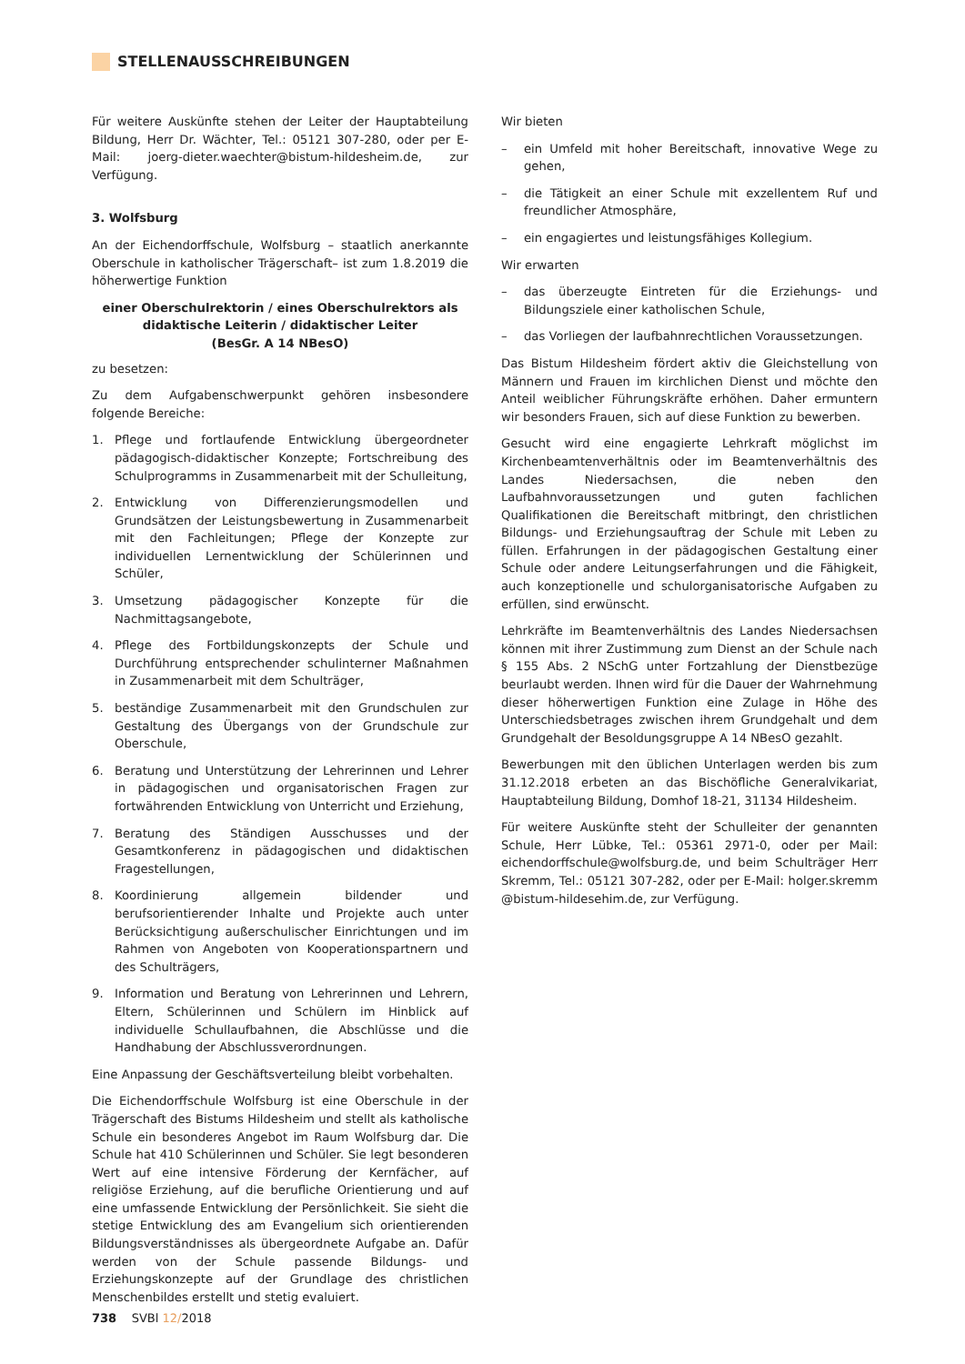STELLENAUSSCHREIBUNGEN
Für weitere Auskünfte stehen der Leiter der Hauptabteilung Bildung, Herr Dr. Wächter, Tel.: 05121 307-280, oder per E-Mail: joerg-dieter.waechter@bistum-hildesheim.de, zur Verfügung.
3. Wolfsburg
An der Eichendorffschule, Wolfsburg – staatlich anerkannte Oberschule in katholischer Trägerschaft– ist zum 1.8.2019 die höherwertige Funktion
einer Oberschulrektorin / eines Oberschulrektors als didaktische Leiterin / didaktischer Leiter
(BesGr. A 14 NBesO)
zu besetzen:
Zu dem Aufgabenschwerpunkt gehören insbesondere folgende Bereiche:
1. Pflege und fortlaufende Entwicklung übergeordneter pädagogisch-didaktischer Konzepte; Fortschreibung des Schulprogramms in Zusammenarbeit mit der Schulleitung,
2. Entwicklung von Differenzierungsmodellen und Grundsätzen der Leistungsbewertung in Zusammenarbeit mit den Fachleitungen; Pflege der Konzepte zur individuellen Lernentwicklung der Schülerinnen und Schüler,
3. Umsetzung pädagogischer Konzepte für die Nachmittagsangebote,
4. Pflege des Fortbildungskonzepts der Schule und Durchführung entsprechender schulinterner Maßnahmen in Zusammenarbeit mit dem Schulträger,
5. beständige Zusammenarbeit mit den Grundschulen zur Gestaltung des Übergangs von der Grundschule zur Oberschule,
6. Beratung und Unterstützung der Lehrerinnen und Lehrer in pädagogischen und organisatorischen Fragen zur fortwährenden Entwicklung von Unterricht und Erziehung,
7. Beratung des Ständigen Ausschusses und der Gesamtkonferenz in pädagogischen und didaktischen Fragestellungen,
8. Koordinierung allgemein bildender und berufsorientierender Inhalte und Projekte auch unter Berücksichtigung außerschulischer Einrichtungen und im Rahmen von Angeboten von Kooperationspartnern und des Schulträgers,
9. Information und Beratung von Lehrerinnen und Lehrern, Eltern, Schülerinnen und Schülern im Hinblick auf individuelle Schullaufbahnen, die Abschlüsse und die Handhabung der Abschlussverordnungen.
Eine Anpassung der Geschäftsverteilung bleibt vorbehalten.
Die Eichendorffschule Wolfsburg ist eine Oberschule in der Trägerschaft des Bistums Hildesheim und stellt als katholische Schule ein besonderes Angebot im Raum Wolfsburg dar. Die Schule hat 410 Schülerinnen und Schüler. Sie legt besonderen Wert auf eine intensive Förderung der Kernfächer, auf religiöse Erziehung, auf die berufliche Orientierung und auf eine umfassende Entwicklung der Persönlichkeit. Sie sieht die stetige Entwicklung des am Evangelium sich orientierenden Bildungsverständnisses als übergeordnete Aufgabe an. Dafür werden von der Schule passende Bildungs- und Erziehungskonzepte auf der Grundlage des christlichen Menschenbildes erstellt und stetig evaluiert.
Wir bieten
– ein Umfeld mit hoher Bereitschaft, innovative Wege zu gehen,
– die Tätigkeit an einer Schule mit exzellentem Ruf und freundlicher Atmosphäre,
– ein engagiertes und leistungsfähiges Kollegium.
Wir erwarten
– das überzeugte Eintreten für die Erziehungs- und Bildungsziele einer katholischen Schule,
– das Vorliegen der laufbahnrechtlichen Voraussetzungen.
Das Bistum Hildesheim fördert aktiv die Gleichstellung von Männern und Frauen im kirchlichen Dienst und möchte den Anteil weiblicher Führungskräfte erhöhen. Daher ermuntern wir besonders Frauen, sich auf diese Funktion zu bewerben.
Gesucht wird eine engagierte Lehrkraft möglichst im Kirchenbeamtenverhältnis oder im Beamtenverhältnis des Landes Niedersachsen, die neben den Laufbahnvoraussetzungen und guten fachlichen Qualifikationen die Bereitschaft mitbringt, den christlichen Bildungs- und Erziehungsauftrag der Schule mit Leben zu füllen. Erfahrungen in der pädagogischen Gestaltung einer Schule oder andere Leitungserfahrungen und die Fähigkeit, auch konzeptionelle und schulorganisatorische Aufgaben zu erfüllen, sind erwünscht.
Lehrkräfte im Beamtenverhältnis des Landes Niedersachsen können mit ihrer Zustimmung zum Dienst an der Schule nach § 155 Abs. 2 NSchG unter Fortzahlung der Dienstbezüge beurlaubt werden. Ihnen wird für die Dauer der Wahrnehmung dieser höherwertigen Funktion eine Zulage in Höhe des Unterschiedsbetrages zwischen ihrem Grundgehalt und dem Grundgehalt der Besoldungsgruppe A 14 NBesO gezahlt.
Bewerbungen mit den üblichen Unterlagen werden bis zum 31.12.2018 erbeten an das Bischöfliche Generalvikariat, Hauptabteilung Bildung, Domhof 18-21, 31134 Hildesheim.
Für weitere Auskünfte steht der Schulleiter der genannten Schule, Herr Lübke, Tel.: 05361 2971-0, oder per Mail: eichendorffschule@wolfsburg.de, und beim Schulträger Herr Skremm, Tel.: 05121 307-282, oder per E-Mail: holger.skremm @bistum-hildesehim.de, zur Verfügung.
738 SVBl 12/2018